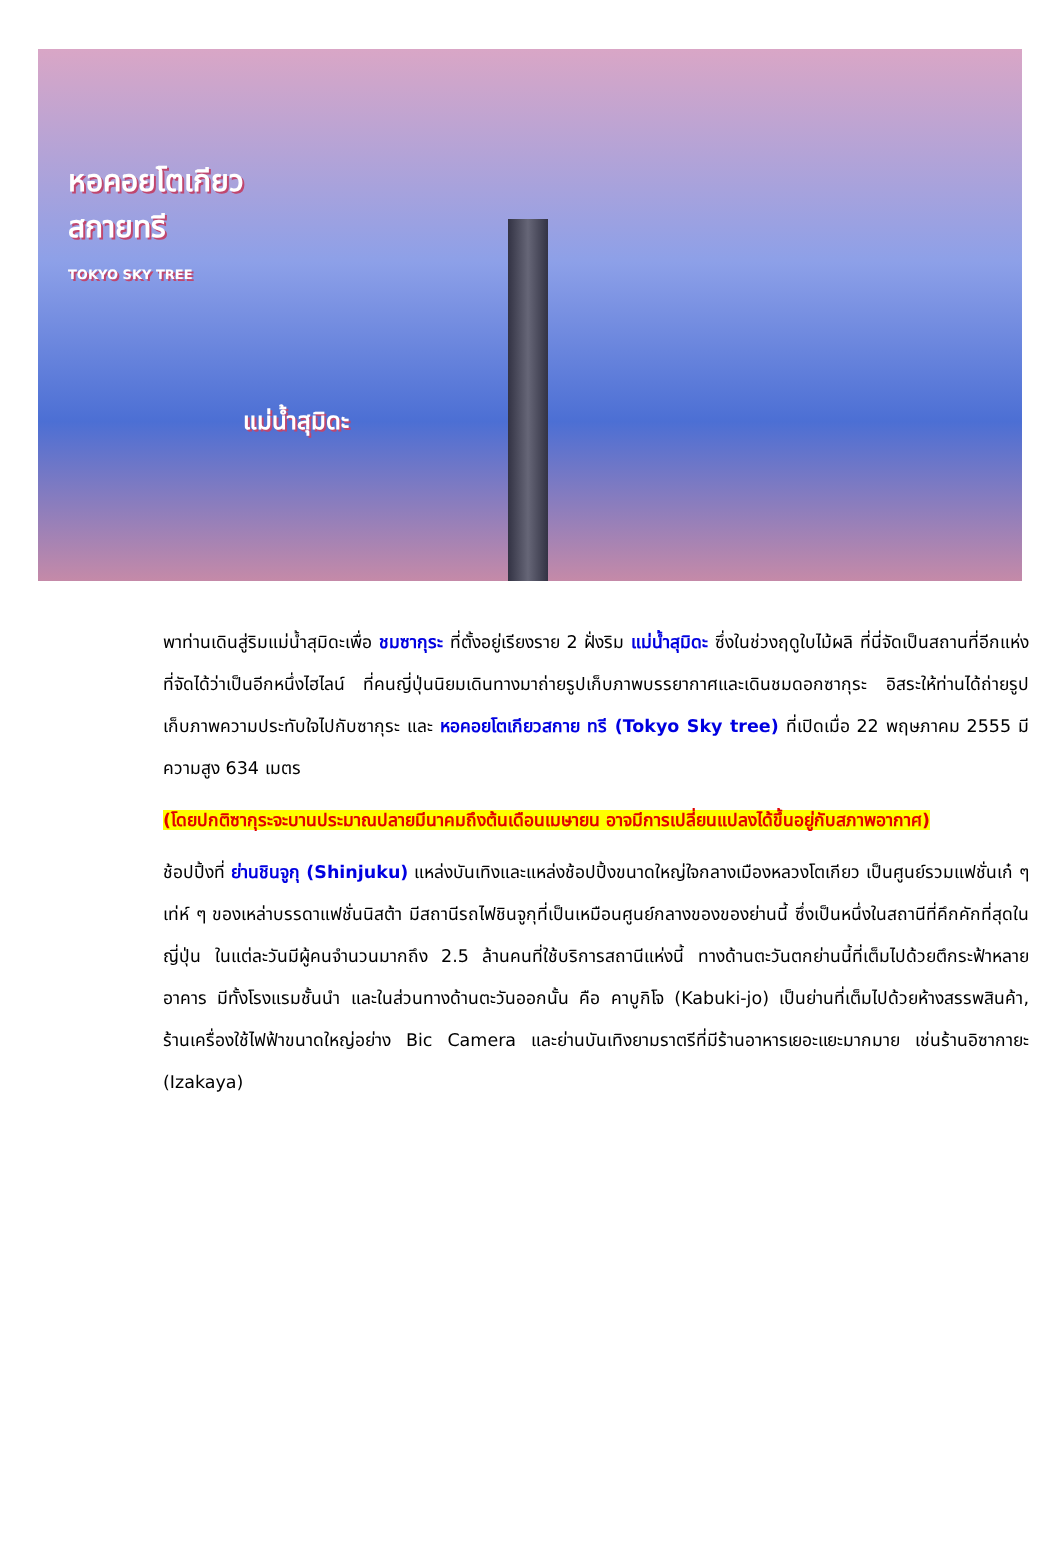หอคอยโตเกียว
สกายทรี
TOKYO SKY TREE
แม่น้ำสุมิดะ
พาท่านเดินสู่ริมแม่น้ำสุมิดะเพื่อ ชมซากุระ ที่ตั้งอยู่เรียงราย 2 ฝั่งริม แม่น้ำสุมิดะ ซึ่งในช่วงฤดูใบไม้ผลิ ที่นี่จัดเป็นสถานที่อีกแห่งที่จัดได้ว่าเป็นอีกหนึ่งไฮไลน์ ที่คนญี่ปุ่นนิยมเดินทางมาถ่ายรูปเก็บภาพบรรยากาศและเดินชมดอกซากุระ อิสระให้ท่านได้ถ่ายรูปเก็บภาพความประทับใจไปกับซากุระ และ หอคอยโตเกียวสกาย ทรี (Tokyo Sky tree) ที่เปิดเมื่อ 22 พฤษภาคม 2555 มีความสูง 634 เมตร
(โดยปกติซากุระจะบานประมาณปลายมีนาคมถึงต้นเดือนเมษายน อาจมีการเปลี่ยนแปลงได้ขึ้นอยู่กับสภาพอากาศ)
ช้อปปิ้งที่ ย่านชินจูกุ (Shinjuku) แหล่งบันเทิงและแหล่งช้อปปิ้งขนาดใหญ่ใจกลางเมืองหลวงโตเกียว เป็นศูนย์รวมแฟชั่นเก๋ ๆ เท่ห์ ๆ ของเหล่าบรรดาแฟชั่นนิสต้า มีสถานีรถไฟชินจูกุที่เป็นเหมือนศูนย์กลางของของย่านนี้ ซึ่งเป็นหนึ่งในสถานีที่คึกคักที่สุดในญี่ปุ่น ในแต่ละวันมีผู้คนจำนวนมากถึง 2.5 ล้านคนที่ใช้บริการสถานีแห่งนี้ ทางด้านตะวันตกย่านนี้ที่เต็มไปด้วยตึกระฟ้าหลายอาคาร มีทั้งโรงแรมชั้นนำ และในส่วนทางด้านตะวันออกนั้น คือ คาบูกิโจ (Kabuki-jo) เป็นย่านที่เต็มไปด้วยห้างสรรพสินค้า, ร้านเครื่องใช้ไฟฟ้าขนาดใหญ่อย่าง Bic Camera และย่านบันเทิงยามราตรีที่มีร้านอาหารเยอะแยะมากมาย เช่นร้านอิซากายะ (Izakaya)